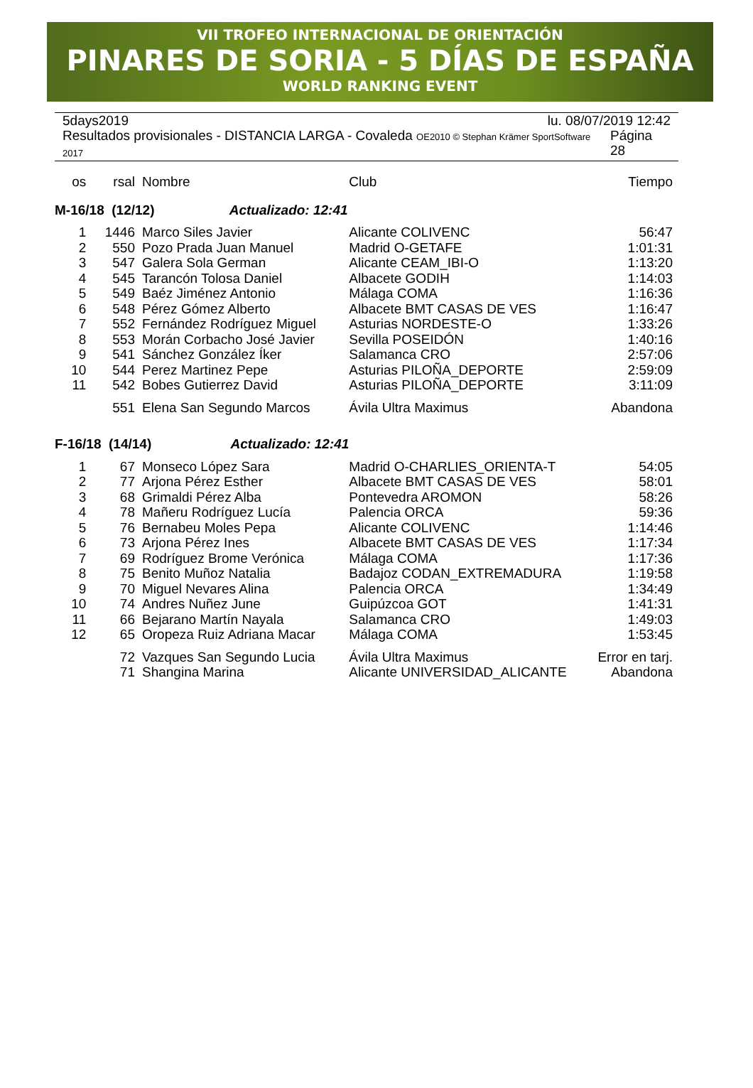VII TROFEO INTERNACIONAL DE ORIENTACIÓN
PINARES DE SORIA - 5 DÍAS DE ESPAÑA
WORLD RANKING EVENT
5days2019 lu. 08/07/2019 12:42
Resultados provisionales - DISTANCIA LARGA - Covaleda OE2010 © Stephan Krämer SportSoftware 2017 Página 28
| os | rsal | Nombre | Club | Tiempo |
| M-16/18 (12/12) Actualizado: 12:41 | | | | |
| 1 | 1446 | Marco Siles Javier | Alicante COLIVENC | 56:47 |
| 2 | 550 | Pozo Prada Juan Manuel | Madrid O-GETAFE | 1:01:31 |
| 3 | 547 | Galera Sola German | Alicante CEAM_IBI-O | 1:13:20 |
| 4 | 545 | Tarancón Tolosa Daniel | Albacete GODIH | 1:14:03 |
| 5 | 549 | Baéz Jiménez Antonio | Málaga COMA | 1:16:36 |
| 6 | 548 | Pérez Gómez Alberto | Albacete BMT CASAS DE VES | 1:16:47 |
| 7 | 552 | Fernández Rodríguez Miguel | Asturias NORDESTE-O | 1:33:26 |
| 8 | 553 | Morán Corbacho José Javier | Sevilla POSEIDÓN | 1:40:16 |
| 9 | 541 | Sánchez González Íker | Salamanca CRO | 2:57:06 |
| 10 | 544 | Perez Martinez Pepe | Asturias PILOÑA_DEPORTE | 2:59:09 |
| 11 | 542 | Bobes Gutierrez David | Asturias PILOÑA_DEPORTE | 3:11:09 |
| | 551 | Elena San Segundo Marcos | Ávila Ultra Maximus | Abandona |
| F-16/18 (14/14) Actualizado: 12:41 | | | | |
| 1 | 67 | Monseco López Sara | Madrid O-CHARLIES_ORIENTA-T | 54:05 |
| 2 | 77 | Arjona Pérez Esther | Albacete BMT CASAS DE VES | 58:01 |
| 3 | 68 | Grimaldi Pérez Alba | Pontevedra AROMON | 58:26 |
| 4 | 78 | Mañeru Rodríguez Lucía | Palencia ORCA | 59:36 |
| 5 | 76 | Bernabeu Moles Pepa | Alicante COLIVENC | 1:14:46 |
| 6 | 73 | Arjona Pérez Ines | Albacete BMT CASAS DE VES | 1:17:34 |
| 7 | 69 | Rodríguez Brome Verónica | Málaga COMA | 1:17:36 |
| 8 | 75 | Benito Muñoz Natalia | Badajoz CODAN_EXTREMADURA | 1:19:58 |
| 9 | 70 | Miguel Nevares Alina | Palencia ORCA | 1:34:49 |
| 10 | 74 | Andres Nuñez June | Guipúzcoa GOT | 1:41:31 |
| 11 | 66 | Bejarano Martín Nayala | Salamanca CRO | 1:49:03 |
| 12 | 65 | Oropeza Ruiz Adriana Macar | Málaga COMA | 1:53:45 |
| | 72 | Vazques San Segundo Lucia | Ávila Ultra Maximus | Error en tarj. |
| | 71 | Shangina Marina | Alicante UNIVERSIDAD_ALICANTE | Abandona |